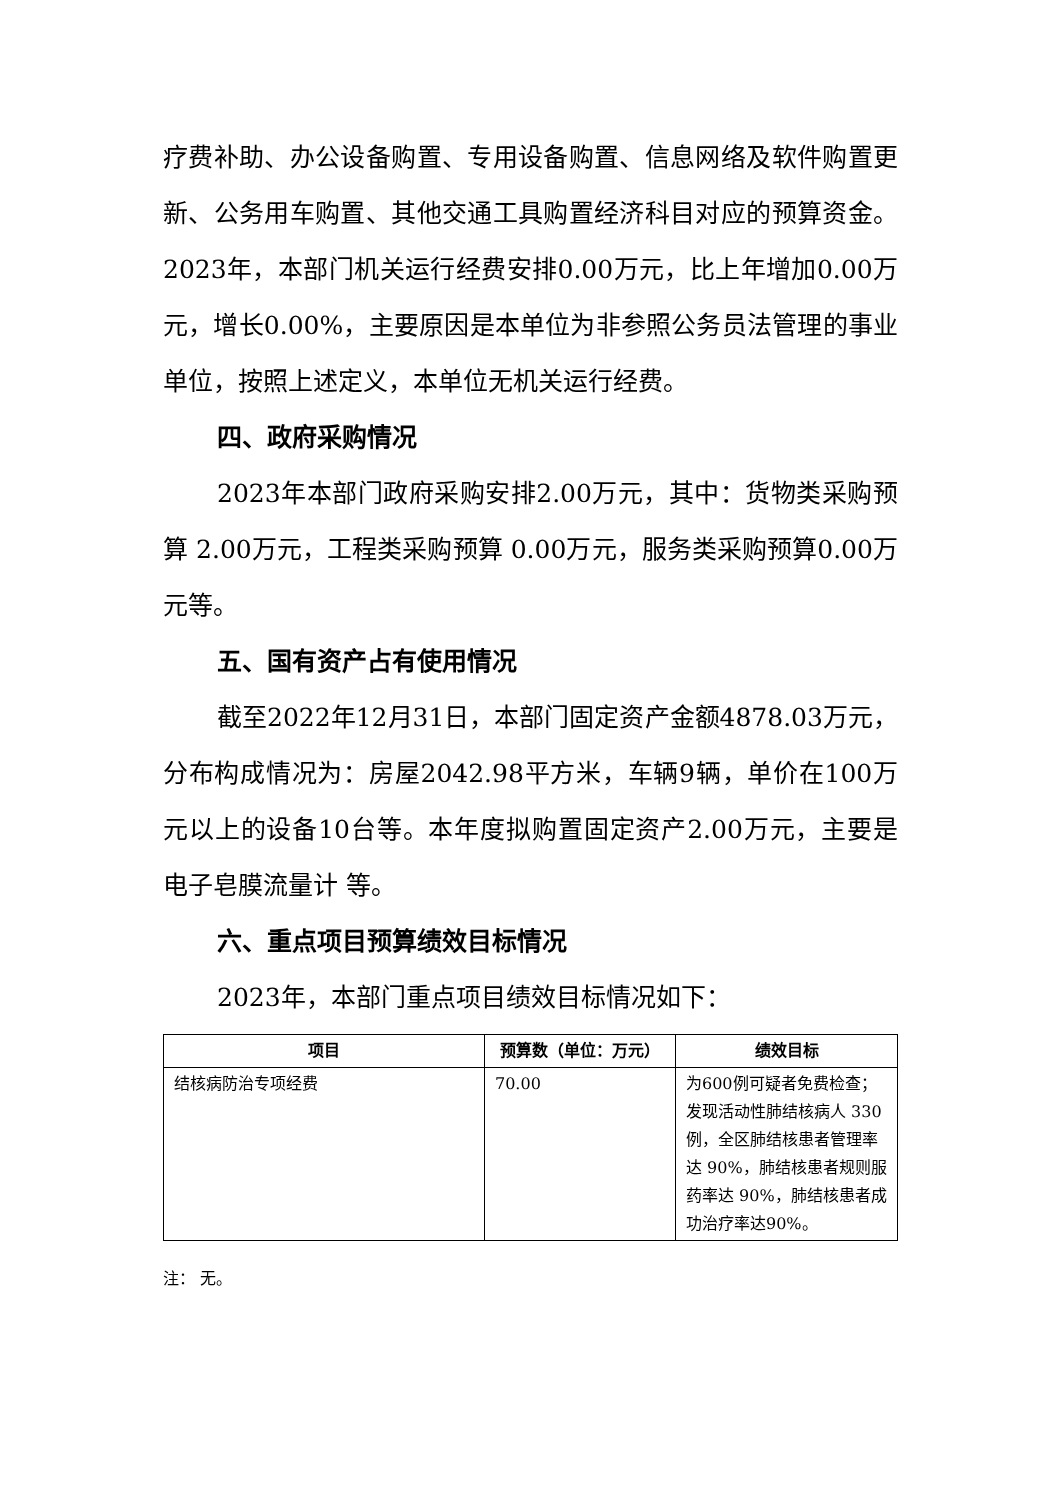疗费补助、办公设备购置、专用设备购置、信息网络及软件购置更新、公务用车购置、其他交通工具购置经济科目对应的预算资金。2023年，本部门机关运行经费安排0.00万元，比上年增加0.00万元，增长0.00%，主要原因是本单位为非参照公务员法管理的事业单位，按照上述定义，本单位无机关运行经费。
四、政府采购情况
2023年本部门政府采购安排2.00万元，其中：货物类采购预算 2.00万元，工程类采购预算 0.00万元，服务类采购预算0.00万元等。
五、国有资产占有使用情况
截至2022年12月31日，本部门固定资产金额4878.03万元，分布构成情况为：房屋2042.98平方米，车辆9辆，单价在100万元以上的设备10台等。本年度拟购置固定资产2.00万元，主要是电子皂膜流量计 等。
六、重点项目预算绩效目标情况
2023年，本部门重点项目绩效目标情况如下：
| 项目 | 预算数（单位：万元） | 绩效目标 |
| --- | --- | --- |
| 结核病防治专项经费 | 70.00 | 为600例可疑者免费检查；发现活动性肺结核病人 330例，全区肺结核患者管理率达 90%，肺结核患者规则服药率达 90%，肺结核患者成功治疗率达90%。 |
注： 无。